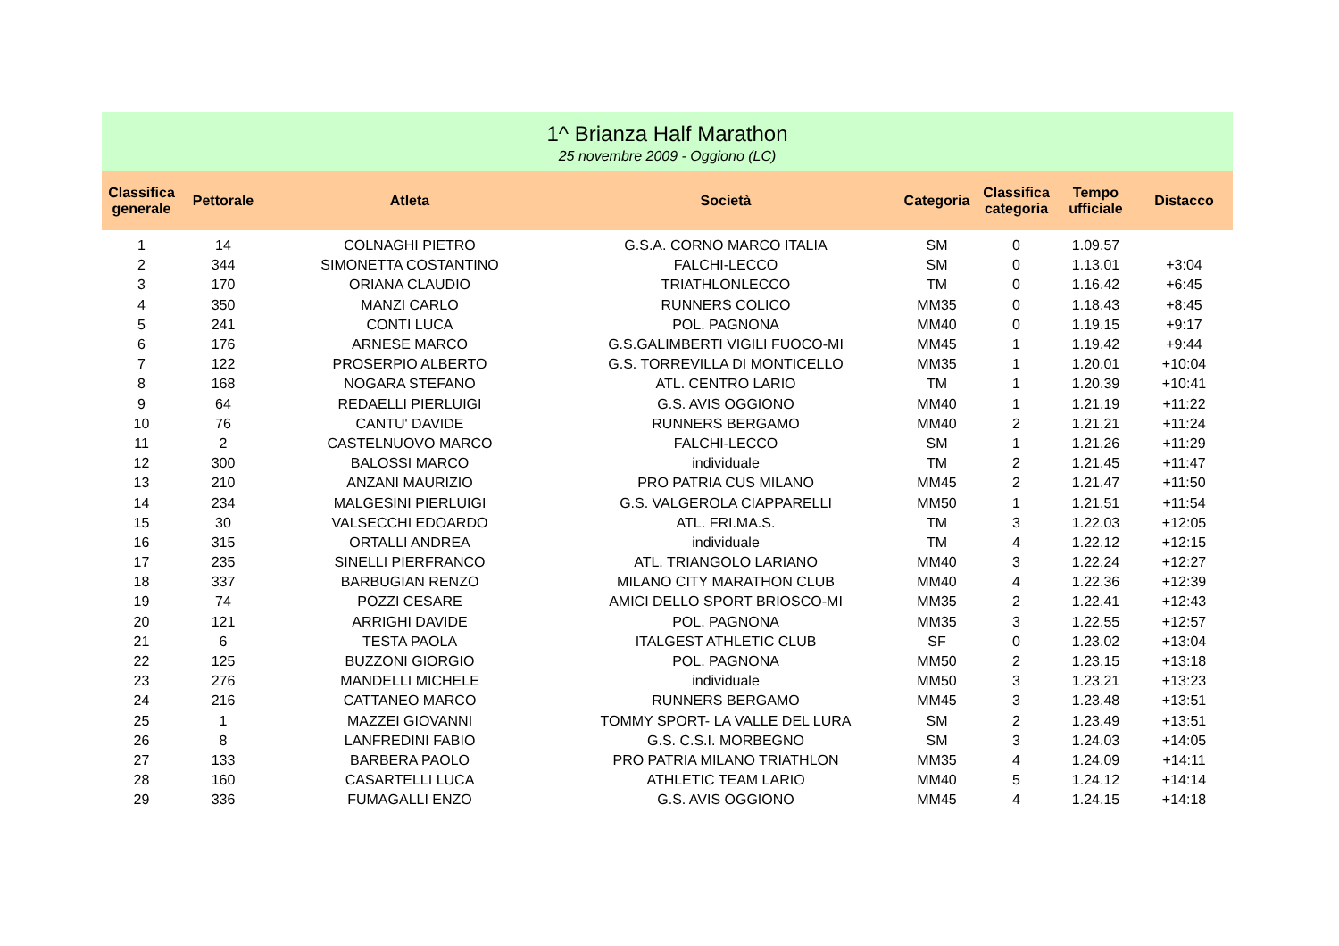1^ Brianza Half Marathon
25 novembre 2009 - Oggiono (LC)
| Classifica generale | Pettorale | Atleta | Società | Categoria | Classifica categoria | Tempo ufficiale | Distacco |
| --- | --- | --- | --- | --- | --- | --- | --- |
| 1 | 14 | COLNAGHI PIETRO | G.S.A. CORNO MARCO ITALIA | SM | 0 | 1.09.57 | |
| 2 | 344 | SIMONETTA COSTANTINO | FALCHI-LECCO | SM | 0 | 1.13.01 | +3:04 |
| 3 | 170 | ORIANA CLAUDIO | TRIATHLONLECCO | TM | 0 | 1.16.42 | +6:45 |
| 4 | 350 | MANZI CARLO | RUNNERS COLICO | MM35 | 0 | 1.18.43 | +8:45 |
| 5 | 241 | CONTI LUCA | POL. PAGNONA | MM40 | 0 | 1.19.15 | +9:17 |
| 6 | 176 | ARNESE MARCO | G.S.GALIMBERTI VIGILI FUOCO-MI | MM45 | 1 | 1.19.42 | +9:44 |
| 7 | 122 | PROSERPIO ALBERTO | G.S. TORREVILLA DI MONTICELLO | MM35 | 1 | 1.20.01 | +10:04 |
| 8 | 168 | NOGARA STEFANO | ATL. CENTRO LARIO | TM | 1 | 1.20.39 | +10:41 |
| 9 | 64 | REDAELLI PIERLUIGI | G.S. AVIS OGGIONO | MM40 | 1 | 1.21.19 | +11:22 |
| 10 | 76 | CANTU' DAVIDE | RUNNERS BERGAMO | MM40 | 2 | 1.21.21 | +11:24 |
| 11 | 2 | CASTELNUOVO MARCO | FALCHI-LECCO | SM | 1 | 1.21.26 | +11:29 |
| 12 | 300 | BALOSSI MARCO | individuale | TM | 2 | 1.21.45 | +11:47 |
| 13 | 210 | ANZANI MAURIZIO | PRO PATRIA CUS MILANO | MM45 | 2 | 1.21.47 | +11:50 |
| 14 | 234 | MALGESINI PIERLUIGI | G.S. VALGEROLA CIAPPARELLI | MM50 | 1 | 1.21.51 | +11:54 |
| 15 | 30 | VALSECCHI EDOARDO | ATL. FRI.MA.S. | TM | 3 | 1.22.03 | +12:05 |
| 16 | 315 | ORTALLI ANDREA | individuale | TM | 4 | 1.22.12 | +12:15 |
| 17 | 235 | SINELLI PIERFRANCO | ATL. TRIANGOLO LARIANO | MM40 | 3 | 1.22.24 | +12:27 |
| 18 | 337 | BARBUGIAN RENZO | MILANO CITY MARATHON CLUB | MM40 | 4 | 1.22.36 | +12:39 |
| 19 | 74 | POZZI CESARE | AMICI DELLO SPORT BRIOSCO-MI | MM35 | 2 | 1.22.41 | +12:43 |
| 20 | 121 | ARRIGHI DAVIDE | POL. PAGNONA | MM35 | 3 | 1.22.55 | +12:57 |
| 21 | 6 | TESTA PAOLA | ITALGEST ATHLETIC CLUB | SF | 0 | 1.23.02 | +13:04 |
| 22 | 125 | BUZZONI GIORGIO | POL. PAGNONA | MM50 | 2 | 1.23.15 | +13:18 |
| 23 | 276 | MANDELLI MICHELE | individuale | MM50 | 3 | 1.23.21 | +13:23 |
| 24 | 216 | CATTANEO MARCO | RUNNERS BERGAMO | MM45 | 3 | 1.23.48 | +13:51 |
| 25 | 1 | MAZZEI GIOVANNI | TOMMY SPORT- LA VALLE DEL LURA | SM | 2 | 1.23.49 | +13:51 |
| 26 | 8 | LANFREDINI FABIO | G.S. C.S.I. MORBEGNO | SM | 3 | 1.24.03 | +14:05 |
| 27 | 133 | BARBERA PAOLO | PRO PATRIA MILANO TRIATHLON | MM35 | 4 | 1.24.09 | +14:11 |
| 28 | 160 | CASARTELLI LUCA | ATHLETIC TEAM LARIO | MM40 | 5 | 1.24.12 | +14:14 |
| 29 | 336 | FUMAGALLI ENZO | G.S. AVIS OGGIONO | MM45 | 4 | 1.24.15 | +14:18 |